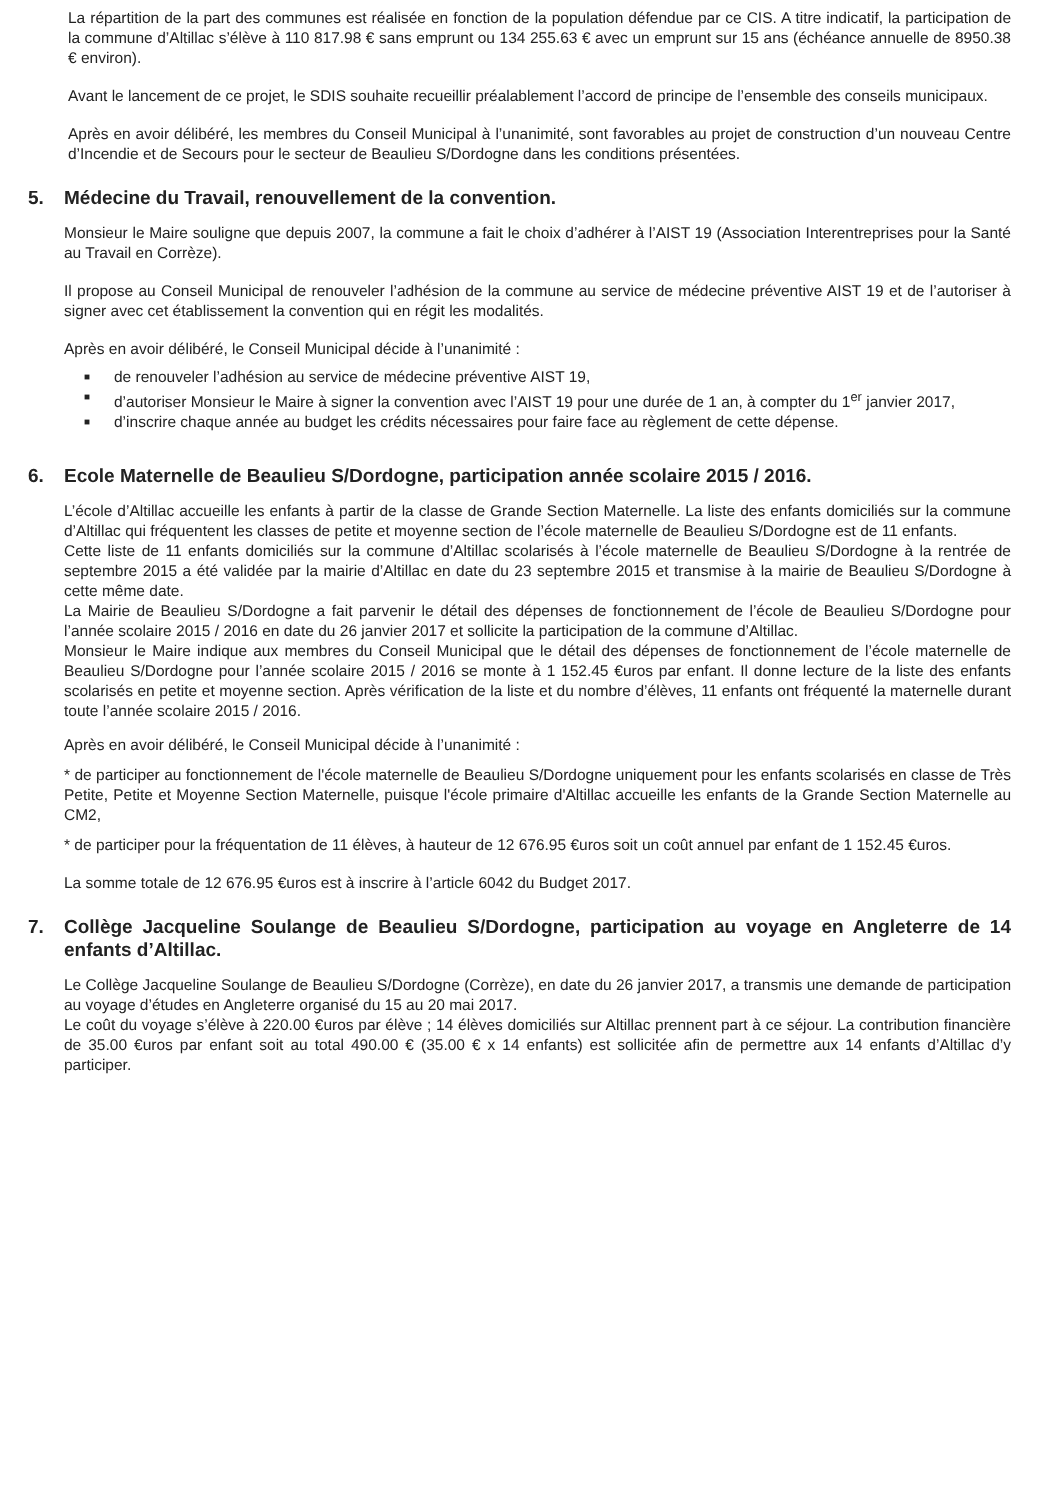La répartition de la part des communes est réalisée en fonction de la population défendue par ce CIS. A titre indicatif, la participation de la commune d’Altillac s’élève à 110 817.98 € sans emprunt ou 134 255.63 € avec un emprunt sur 15 ans (échéance annuelle de 8950.38 € environ).
Avant le lancement de ce projet, le SDIS souhaite recueillir préalablement l’accord de principe de l’ensemble des conseils municipaux.
Après en avoir délibéré, les membres du Conseil Municipal à l’unanimité, sont favorables au projet de construction d’un nouveau Centre d’Incendie et de Secours pour le secteur de Beaulieu S/Dordogne dans les conditions présentées.
5. Médecine du Travail, renouvellement de la convention.
Monsieur le Maire souligne que depuis 2007, la commune a fait le choix d’adhérer à l’AIST 19 (Association Interentreprises pour la Santé au Travail en Corrèze).
Il propose au Conseil Municipal de renouveler l’adhésion de la commune au service de médecine préventive AIST 19 et de l’autoriser à signer avec cet établissement la convention qui en régit les modalités.
Après en avoir délibéré, le Conseil Municipal décide à l’unanimité :
■ de renouveler l’adhésion au service de médecine préventive AIST 19,
■ d’autoriser Monsieur le Maire à signer la convention avec l’AIST 19 pour une durée de 1 an, à compter du 1<sup>er</sup> janvier 2017,
■ d’inscrire chaque année au budget les crédits nécessaires pour faire face au règlement de cette dépense.
6. Ecole Maternelle de Beaulieu S/Dordogne, participation année scolaire 2015 / 2016.
L’école d’Altillac accueille les enfants à partir de la classe de Grande Section Maternelle. La liste des enfants domiciliés sur la commune d’Altillac qui fréquentent les classes de petite et moyenne section de l’école maternelle de Beaulieu S/Dordogne est de 11 enfants.
Cette liste de 11 enfants domiciliés sur la commune d’Altillac scolarisés à l’école maternelle de Beaulieu S/Dordogne à la rentrée de septembre 2015 a été validée par la mairie d’Altillac en date du 23 septembre 2015 et transmise à la mairie de Beaulieu S/Dordogne à cette même date.
La Mairie de Beaulieu S/Dordogne a fait parvenir le détail des dépenses de fonctionnement de l’école de Beaulieu S/Dordogne pour l’année scolaire 2015 / 2016 en date du 26 janvier 2017 et sollicite la participation de la commune d’Altillac.
Monsieur le Maire indique aux membres du Conseil Municipal que le détail des dépenses de fonctionnement de l’école maternelle de Beaulieu S/Dordogne pour l’année scolaire 2015 / 2016 se monte à 1 152.45 €uros par enfant. Il donne lecture de la liste des enfants scolarisés en petite et moyenne section. Après vérification de la liste et du nombre d’élèves, 11 enfants ont fréquenté la maternelle durant toute l’année scolaire 2015 / 2016.
Après en avoir délibéré, le Conseil Municipal décide à l’unanimité :
* de participer au fonctionnement de l'école maternelle de Beaulieu S/Dordogne uniquement pour les enfants scolarisés en classe de Très Petite, Petite et Moyenne Section Maternelle, puisque l'école primaire d'Altillac accueille les enfants de la Grande Section Maternelle au CM2,
* de participer pour la fréquentation de 11 élèves, à hauteur de 12 676.95 €uros soit un coût annuel par enfant de 1 152.45 €uros.
La somme totale de 12 676.95 €uros est à inscrire à l’article 6042 du Budget 2017.
7. Collège Jacqueline Soulange de Beaulieu S/Dordogne, participation au voyage en Angleterre de 14 enfants d’Altillac.
Le Collège Jacqueline Soulange de Beaulieu S/Dordogne (Corrèze), en date du 26 janvier 2017, a transmis une demande de participation au voyage d’études en Angleterre organisé du 15 au 20 mai 2017.
Le coût du voyage s’élève à 220.00 €uros par élève ; 14 élèves domiciliés sur Altillac prennent part à ce séjour. La contribution financière de 35.00 €uros par enfant soit au total 490.00 € (35.00 € x 14 enfants) est sollicitée afin de permettre aux 14 enfants d’Altillac d’y participer.